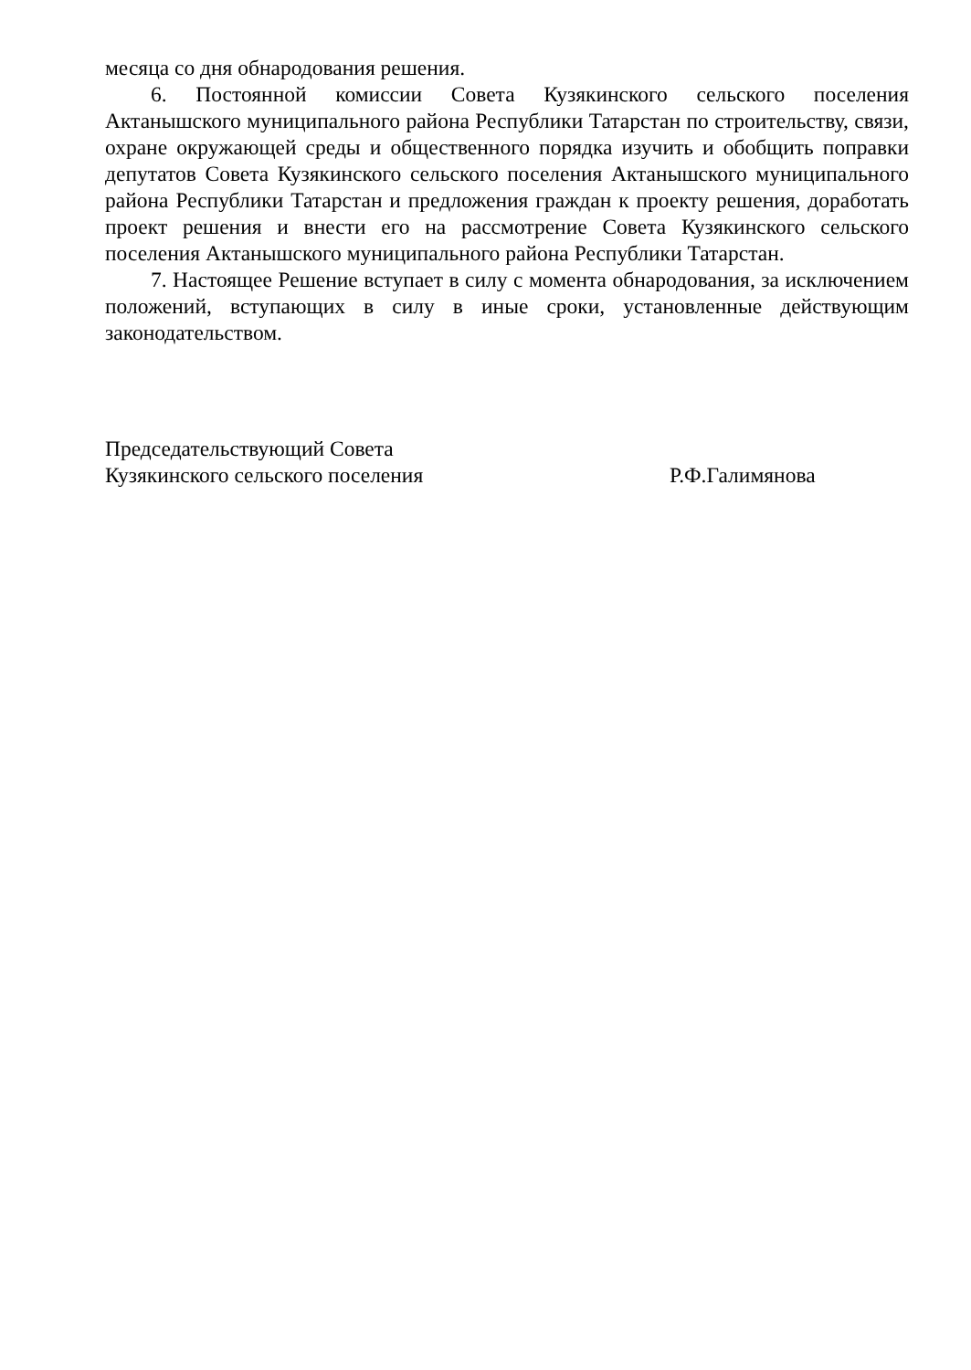месяца со дня обнародования решения.
6. Постоянной комиссии Совета Кузякинского сельского поселения Актанышского муниципального района Республики Татарстан по строительству, связи, охране окружающей среды и общественного порядка изучить и обобщить поправки депутатов Совета Кузякинского сельского поселения Актанышского муниципального района Республики Татарстан и предложения граждан к проекту решения, доработать проект решения и внести его на рассмотрение Совета Кузякинского сельского поселения Актанышского муниципального района Республики Татарстан.
7. Настоящее Решение вступает в силу с момента обнародования, за исключением положений, вступающих в силу в иные сроки, установленные действующим законодательством.
Председательствующий Совета
Кузякинского сельского поселения Р.Ф.Галимянова